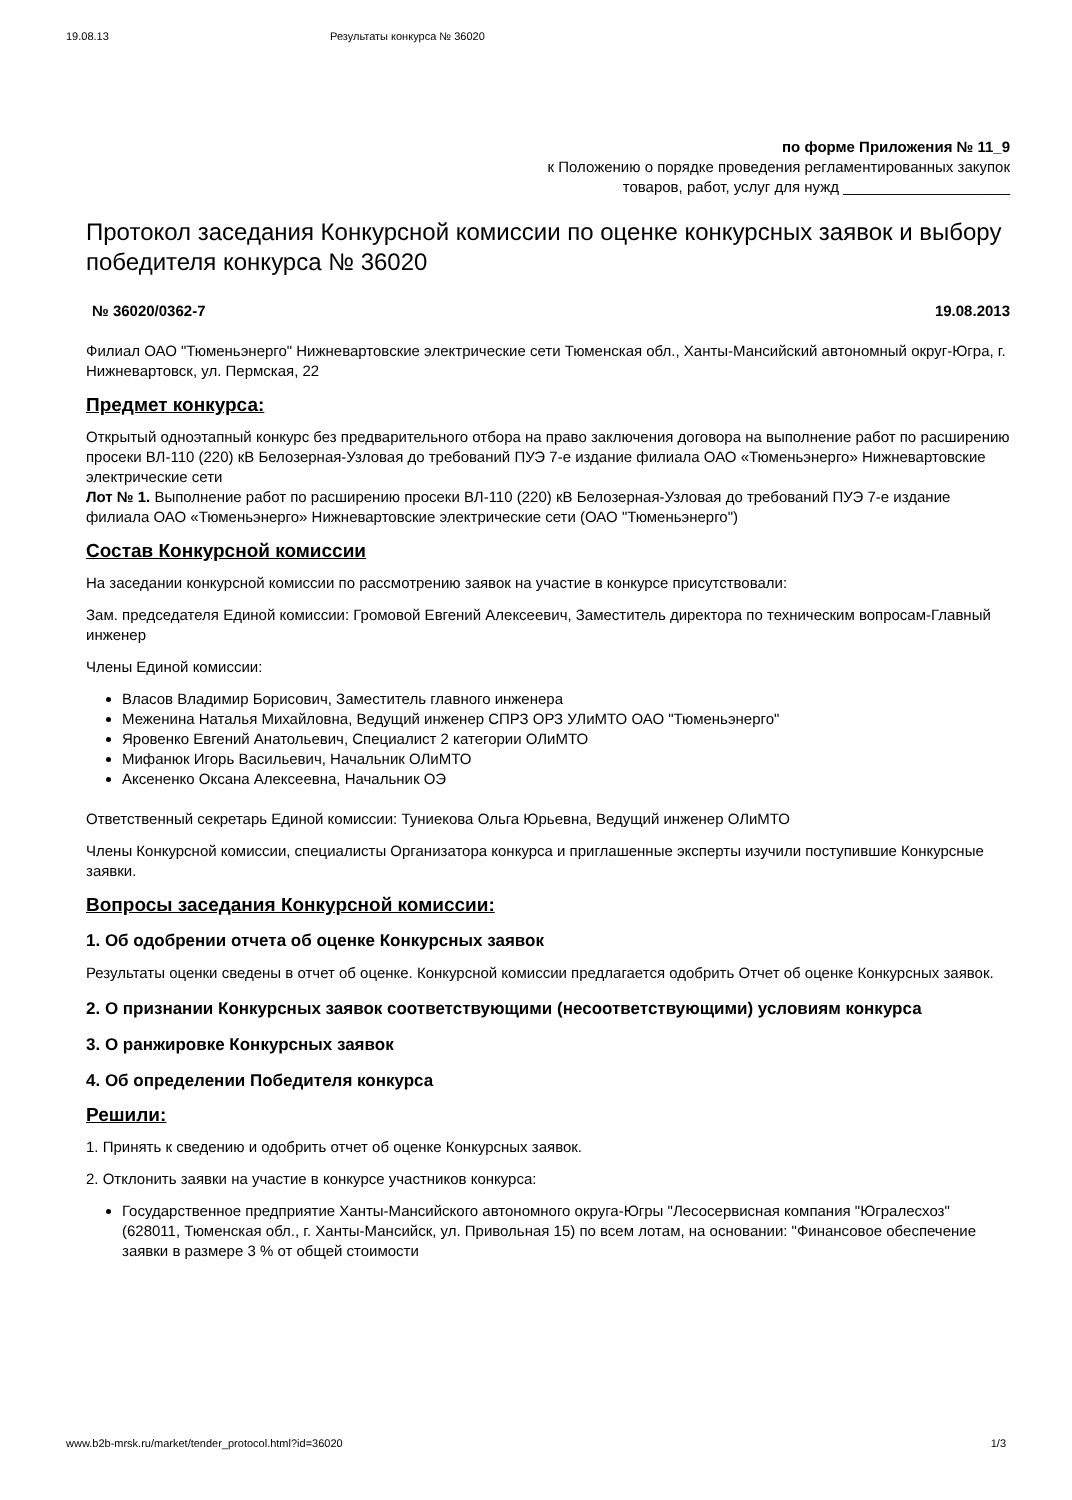19.08.13 Результаты конкурса № 36020
по форме Приложения № 11_9
к Положению о порядке проведения регламентированных закупок
товаров, работ, услуг для нужд ____________________
Протокол заседания Конкурсной комиссии по оценке конкурсных заявок и выбору победителя конкурса № 36020
№ 36020/0362-7 19.08.2013
Филиал ОАО "Тюменьэнерго" Нижневартовские электрические сети Тюменская обл., Ханты-Мансийский автономный округ-Югра, г. Нижневартовск, ул. Пермская, 22
Предмет конкурса:
Открытый одноэтапный конкурс без предварительного отбора на право заключения договора на выполнение работ по расширению просеки ВЛ-110 (220) кВ Белозерная-Узловая до требований ПУЭ 7-е издание филиала ОАО «Тюменьэнерго» Нижневартовские электрические сети
Лот № 1. Выполнение работ по расширению просеки ВЛ-110 (220) кВ Белозерная-Узловая до требований ПУЭ 7-е издание филиала ОАО «Тюменьэнерго» Нижневартовские электрические сети (ОАО "Тюменьэнерго")
Состав Конкурсной комиссии
На заседании конкурсной комиссии по рассмотрению заявок на участие в конкурсе присутствовали:
Зам. председателя Единой комиссии: Громовой Евгений Алексеевич, Заместитель директора по техническим вопросам-Главный инженер
Члены Единой комиссии:
Власов Владимир Борисович, Заместитель главного инженера
Меженина Наталья Михайловна, Ведущий инженер СПРЗ ОРЗ УЛиМТО ОАО "Тюменьэнерго"
Яровенко Евгений Анатольевич, Специалист 2 категории ОЛиМТО
Мифанюк Игорь Васильевич, Начальник ОЛиМТО
Аксененко Оксана Алексеевна, Начальник ОЭ
Ответственный секретарь Единой комиссии: Туниекова Ольга Юрьевна, Ведущий инженер ОЛиМТО
Члены Конкурсной комиссии, специалисты Организатора конкурса и приглашенные эксперты изучили поступившие Конкурсные заявки.
Вопросы заседания Конкурсной комиссии:
1. Об одобрении отчета об оценке Конкурсных заявок
Результаты оценки сведены в отчет об оценке. Конкурсной комиссии предлагается одобрить Отчет об оценке Конкурсных заявок.
2. О признании Конкурсных заявок соответствующими (несоответствующими) условиям конкурса
3. О ранжировке Конкурсных заявок
4. Об определении Победителя конкурса
Решили:
1. Принять к сведению и одобрить отчет об оценке Конкурсных заявок.
2. Отклонить заявки на участие в конкурсе участников конкурса:
Государственное предприятие Ханты-Мансийского автономного округа-Югры "Лесосервисная компания "Югралесхоз" (628011, Тюменская обл., г. Ханты-Мансийск, ул. Привольная 15) по всем лотам, на основании: "Финансовое обеспечение заявки в размере 3 % от общей стоимости
www.b2b-mrsk.ru/market/tender_protocol.html?id=36020 1/3